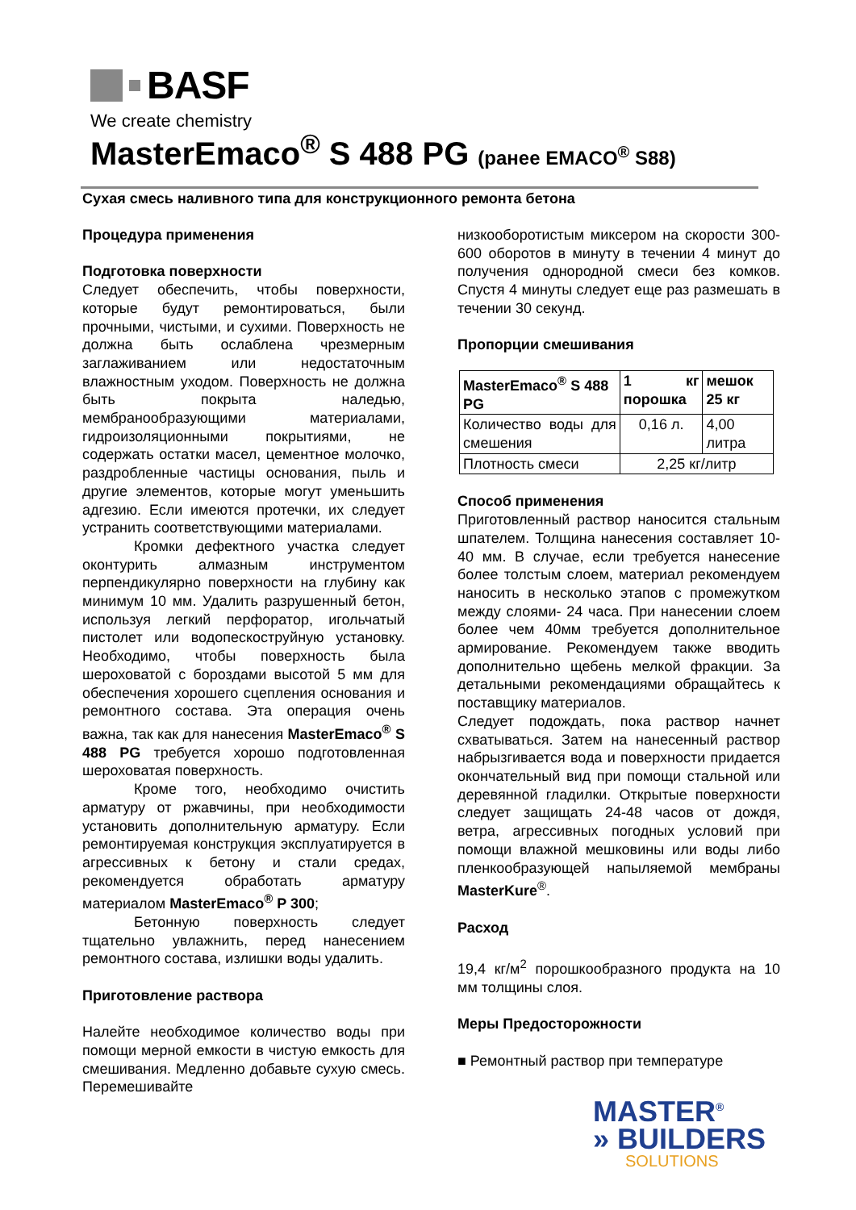BASF
We create chemistry
MasterEmaco<sup>®</sup> S 488 PG (ранее EMACO<sup>®</sup> S88)
Сухая смесь наливного типа для конструкционного ремонта бетона
Процедура применения
Подготовка поверхности
Следует обеспечить, чтобы поверхности, которые будут ремонтироваться, были прочными, чистыми, и сухими. Поверхность не должна быть ослаблена чрезмерным заглаживанием или недостаточным влажностным уходом. Поверхность не должна быть покрыта наледью, мембранообразующими материалами, гидроизоляционными покрытиями, не содержать остатки масел, цементное молочко, раздробленные частицы основания, пыль и другие элементов, которые могут уменьшить адгезию. Если имеются протечки, их следует устранить соответствующими материалами.
Кромки дефектного участка следует оконтурить алмазным инструментом перпендикулярно поверхности на глубину как минимум 10 мм. Удалить разрушенный бетон, используя легкий перфоратор, игольчатый пистолет или водопескоструйную установку. Необходимо, чтобы поверхность была шероховатой с бороздами высотой 5 мм для обеспечения хорошего сцепления основания и ремонтного состава. Эта операция очень важна, так как для нанесения MasterEmaco<sup>®</sup> S 488 PG требуется хорошо подготовленная шероховатая поверхность.
Кроме того, необходимо очистить арматуру от ржавчины, при необходимости установить дополнительную арматуру. Если ремонтируемая конструкция эксплуатируется в агрессивных к бетону и стали средах, рекомендуется обработать арматуру материалом MasterEmaco<sup>®</sup> P 300;
Бетонную поверхность следует тщательно увлажнить, перед нанесением ремонтного состава, излишки воды удалить.
Приготовление раствора
Налейте необходимое количество воды при помощи мерной емкости в чистую емкость для смешивания. Медленно добавьте сухую смесь. Перемешивайте
низкооборотистым миксером на скорости 300-600 оборотов в минуту в течении 4 минут до получения однородной смеси без комков. Спустя 4 минуты следует еще раз размешать в течении 30 секунд.
Пропорции смешивания
| MasterEmaco<sup>®</sup> S 488 PG | 1 кг порошка | мешок 25 кг |
| --- | --- | --- |
| Количество воды для смешения | 0,16 л. | 4,00 литра |
| Плотность смеси | 2,25 кг/литр | |
Способ применения
Приготовленный раствор наносится стальным шпателем. Толщина нанесения составляет 10-40 мм. В случае, если требуется нанесение более толстым слоем, материал рекомендуем наносить в несколько этапов с промежутком между слоями- 24 часа. При нанесении слоем более чем 40мм требуется дополнительное армирование. Рекомендуем также вводить дополнительно щебень мелкой фракции. За детальными рекомендациями обращайтесь к поставщику материалов.
Следует подождать, пока раствор начнет схватываться. Затем на нанесенный раствор набрызгивается вода и поверхности придается окончательный вид при помощи стальной или деревянной гладилки. Открытые поверхности следует защищать 24-48 часов от дождя, ветра, агрессивных погодных условий при помощи влажной мешковины или воды либо пленкообразующей напыляемой мембраны MasterKure<sup>®</sup>.
Расход
19,4 кг/м<sup>2</sup> порошкообразного продукта на 10 мм толщины слоя.
Меры Предосторожности
■ Ремонтный раствор при температуре
MASTER<sup>®</sup>
» BUILDERS
SOLUTIONS